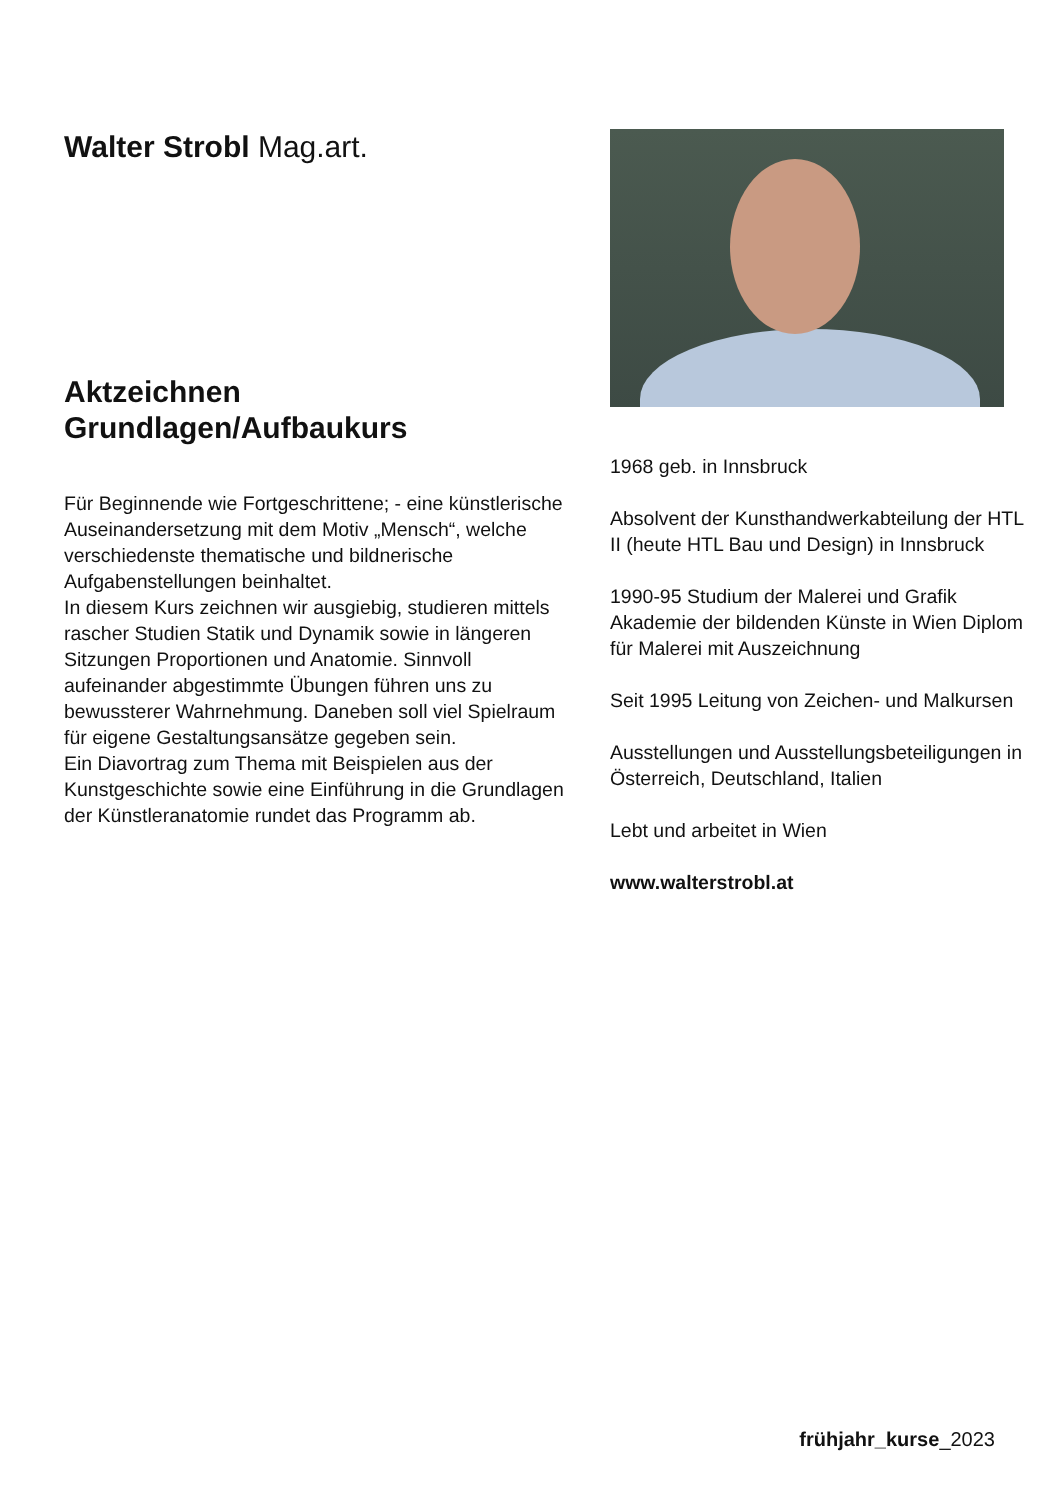Walter Strobl Mag.art.
Aktzeichnen
Grundlagen/Aufbaukurs
Für Beginnende wie Fortgeschrittene; - eine künstlerische Auseinandersetzung mit dem Motiv „Mensch“, welche verschiedenste thematische und bildnerische Aufgabenstellungen beinhaltet.
In diesem Kurs zeichnen wir ausgiebig, studieren mittels rascher Studien Statik und Dynamik sowie in längeren Sitzungen Proportionen und Anatomie. Sinnvoll aufeinander abgestimmte Übungen führen uns zu bewussterer Wahrnehmung. Daneben soll viel Spielraum für eigene Gestaltungsansätze gegeben sein.
Ein Diavortrag zum Thema mit Beispielen aus der Kunstgeschichte sowie eine Einführung in die Grundlagen der Künstleranatomie rundet das Programm ab.
1968 geb. in Innsbruck
Absolvent der Kunsthandwerkabteilung der HTL II (heute HTL Bau und Design) in Innsbruck
1990-95 Studium der Malerei und Grafik Akademie der bildenden Künste in Wien Diplom für Malerei mit Auszeichnung
Seit 1995 Leitung von Zeichen- und Malkursen
Ausstellungen und Ausstellungsbeteiligungen in Österreich, Deutschland, Italien
Lebt und arbeitet in Wien
www.walterstrobl.at
frühjahr_kurse_2023